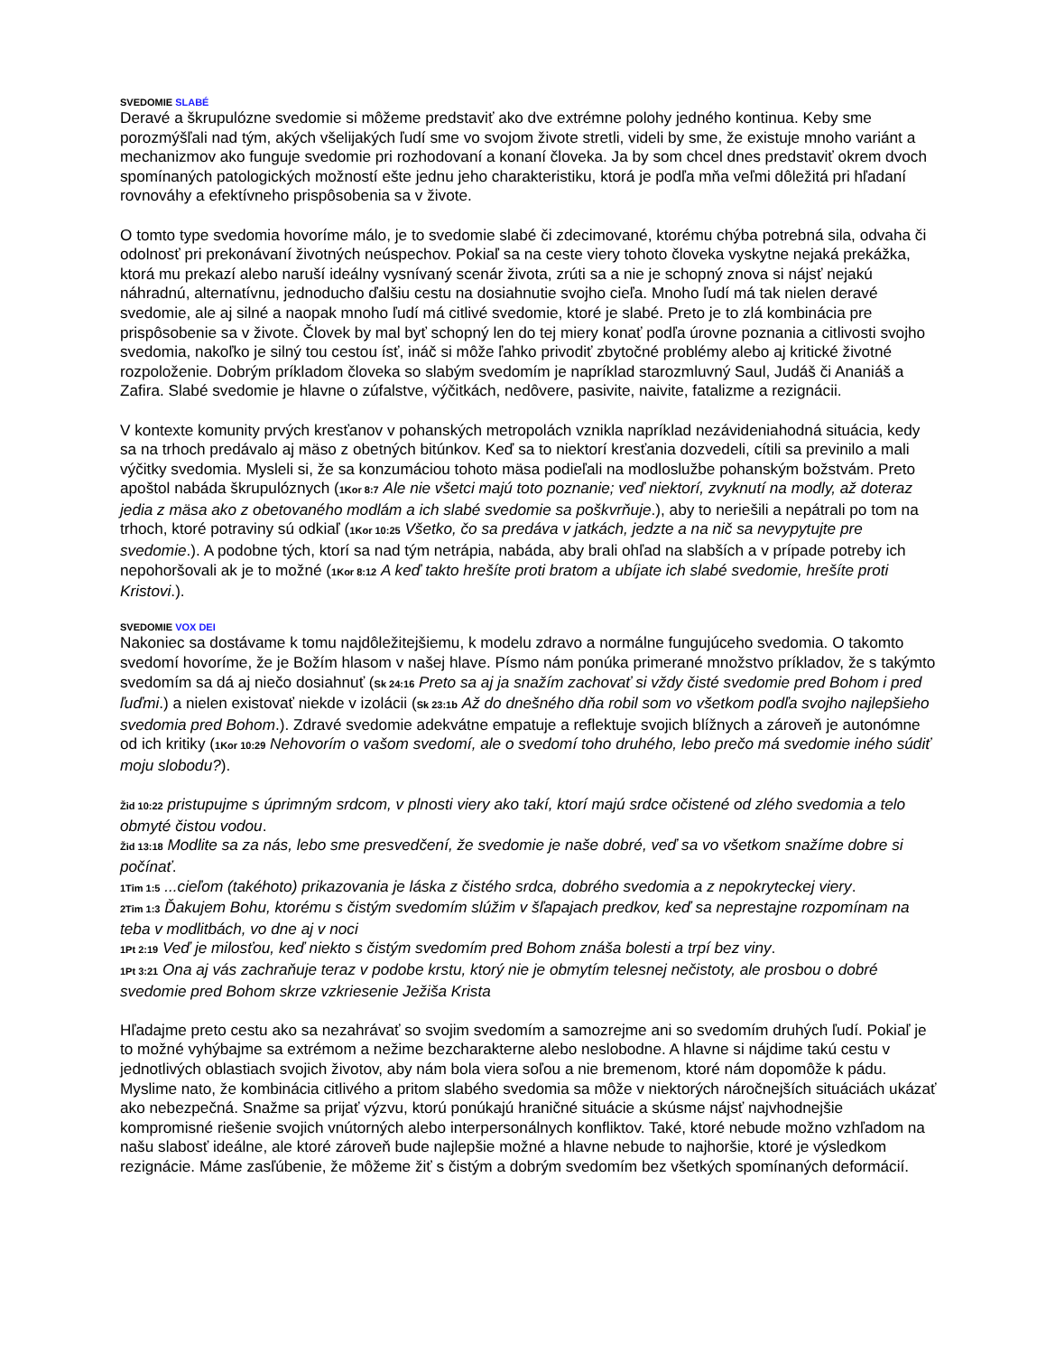SVEDOMIE SLABÉ
Deravé a škrupulózne svedomie si môžeme predstaviť ako dve extrémne polohy jedného kontinua. Keby sme porozmýšľali nad tým, akých všelijakých ľudí sme vo svojom živote stretli, videli by sme, že existuje mnoho variánt a mechanizmov ako funguje svedomie pri rozhodovaní a konaní človeka. Ja by som chcel dnes predstaviť okrem dvoch spomínaných patologických možností ešte jednu jeho charakteristiku, ktorá je podľa mňa veľmi dôležitá pri hľadaní rovnováhy a efektívneho prispôsobenia sa v živote.
O tomto type svedomia hovoríme málo, je to svedomie slabé či zdecimované, ktorému chýba potrebná sila, odvaha či odolnosť pri prekonávaní životných neúspechov. Pokiaľ sa na ceste viery tohoto človeka vyskytne nejaká prekážka, ktorá mu prekazí alebo naruší ideálny vysnívaný scenár života, zrúti sa a nie je schopný znova si nájsť nejakú náhradnú, alternatívnu, jednoducho ďalšiu cestu na dosiahnutie svojho cieľa. Mnoho ľudí má tak nielen deravé svedomie, ale aj silné a naopak mnoho ľudí má citlivé svedomie, ktoré je slabé. Preto je to zlá kombinácia pre prispôsobenie sa v živote. Človek by mal byť schopný len do tej miery konať podľa úrovne poznania a citlivosti svojho svedomia, nakoľko je silný tou cestou ísť, ináč si môže ľahko privodiť zbytočné problémy alebo aj kritické životné rozpoloženie. Dobrým príkladom človeka so slabým svedomím je napríklad starozmluvný Saul, Judáš či Ananiáš a Zafira. Slabé svedomie je hlavne o zúfalstve, výčitkách, nedôvere, pasivite, naivite, fatalizme a rezignácii.
V kontexte komunity prvých kresťanov v pohanských metropolách vznikla napríklad nezávideniahodná situácia, kedy sa na trhoch predávalo aj mäso z obetných bitúnkov. Keď sa to niektorí kresťania dozvedeli, cítili sa previnilo a mali výčitky svedomia. Mysleli si, že sa konzumáciou tohoto mäsa podieľali na modloslužbe pohanským božstvám. Preto apoštol nabáda škrupulóznych (1Kor 8:7 Ale nie všetci majú toto poznanie; veď niektorí, zvyknutí na modly, až doteraz jedia z mäsa ako z obetovaného modlám a ich slabé svedomie sa poškvrňuje.), aby to neriešili a nepátrali po tom na trhoch, ktoré potraviny sú odkiaľ (1Kor 10:25 Všetko, čo sa predáva v jatkách, jedzte a na nič sa nevypytujte pre svedomie.). A podobne tých, ktorí sa nad tým netrápia, nabáda, aby brali ohľad na slabších a v prípade potreby ich nepohoršovali ak je to možné (1Kor 8:12 A keď takto hrešíte proti bratom a ubíjate ich slabé svedomie, hrešíte proti Kristovi.).
SVEDOMIE VOX DEI
Nakoniec sa dostávame k tomu najdôležitejšiemu, k modelu zdravo a normálne fungujúceho svedomia. O takomto svedomí hovoríme, že je Božím hlasom v našej hlave. Písmo nám ponúka primerané množstvo príkladov, že s takýmto svedomím sa dá aj niečo dosiahnuť (Sk 24:16 Preto sa aj ja snažím zachovať si vždy čisté svedomie pred Bohom i pred ľuďmi.) a nielen existovať niekde v izolácii (Sk 23:1b Až do dnešného dňa robil som vo všetkom podľa svojho najlepšieho svedomia pred Bohom.). Zdravé svedomie adekvátne empatuje a reflektuje svojich blížnych a zároveň je autonómne od ich kritiky (1Kor 10:29 Nehovorím o vašom svedomí, ale o svedomí toho druhého, lebo prečo má svedomie iného súdiť moju slobodu?).
Žid 10:22 pristupujme s úprimným srdcom, v plnosti viery ako takí, ktorí majú srdce očistené od zlého svedomia a telo obmyté čistou vodou.
Žid 13:18 Modlite sa za nás, lebo sme presvedčení, že svedomie je naše dobré, veď sa vo všetkom snažíme dobre si počínať.
1Tim 1:5 ...cieľom (takéhoto) prikazovania je láska z čistého srdca, dobrého svedomia a z nepokryteckej viery.
2Tim 1:3 Ďakujem Bohu, ktorému s čistým svedomím slúžim v šľapajach predkov, keď sa neprestajne rozpomínam na teba v modlitbách, vo dne aj v noci
1Pt 2:19 Veď je milosťou, keď niekto s čistým svedomím pred Bohom znáša bolesti a trpí bez viny.
1Pt 3:21 Ona aj vás zachraňuje teraz v podobe krstu, ktorý nie je obmytím telesnej nečistoty, ale prosbou o dobré svedomie pred Bohom skrze vzkriesenie Ježiša Krista
Hľadajme preto cestu ako sa nezahrávať so svojim svedomím a samozrejme ani so svedomím druhých ľudí. Pokiaľ je to možné vyhýbajme sa extrémom a nežime bezcharakterne alebo neslobodne. A hlavne si nájdime takú cestu v jednotlivých oblastiach svojich životov, aby nám bola viera soľou a nie bremenom, ktoré nám dopomôže k pádu. Myslime nato, že kombinácia citlivého a pritom slabého svedomia sa môže v niektorých náročnejších situáciách ukázať ako nebezpečná. Snažme sa prijať výzvu, ktorú ponúkajú hraničné situácie a skúsme nájsť najvhodnejšie kompromisné riešenie svojich vnútorných alebo interpersonálnych konfliktov. Také, ktoré nebude možno vzhľadom na našu slabosť ideálne, ale ktoré zároveň bude najlepšie možné a hlavne nebude to najhoršie, ktoré je výsledkom rezignácie. Máme zasľúbenie, že môžeme žiť s čistým a dobrým svedomím bez všetkých spomínaných deformácií.